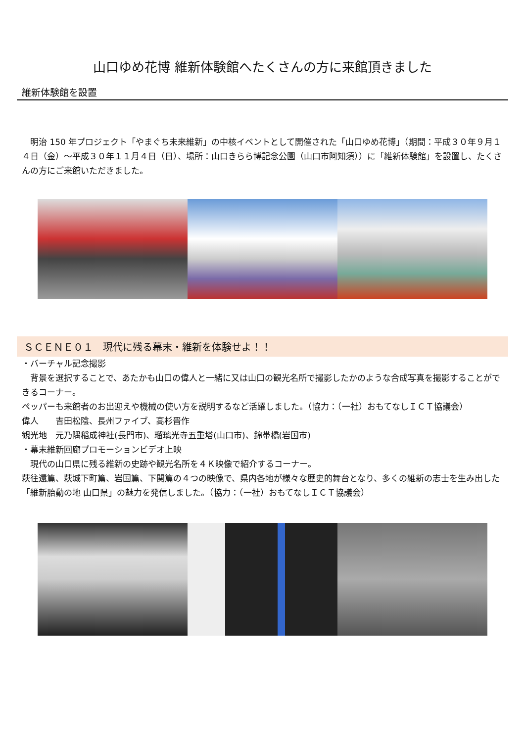山口ゆめ花博 維新体験館へたくさんの方に来館頂きました
維新体験館を設置
　明治 150 年プロジェクト「やまぐち未来維新」の中核イベントとして開催された「山口ゆめ花博」（期間：平成３０年９月１４日（金）～平成３０年１１月４日（日）、場所：山口きらら博記念公園（山口市阿知須））に「維新体験館」を設置し、たくさんの方にご来館いただきました。
ＳＣＥＮＥ０１　現代に残る幕末・維新を体験せよ！！
・バーチャル記念撮影
　背景を選択することで、あたかも山口の偉人と一緒に又は山口の観光名所で撮影したかのような合成写真を撮影することができるコーナー。
ペッパーも来館者のお出迎えや機械の使い方を説明するなど活躍しました。（協力：（一社）おもてなしＩＣＴ協議会）
偉人　　吉田松陰、長州ファイブ、高杉晋作
観光地　元乃隅稲成神社(長門市)、瑠璃光寺五重塔(山口市)、錦帯橋(岩国市)
・幕末維新回廊プロモーションビデオ上映
　現代の山口県に残る維新の史跡や観光名所を４Ｋ映像で紹介するコーナー。
萩往還篇、萩城下町篇、岩国篇、下関篇の４つの映像で、県内各地が様々な歴史的舞台となり、多くの維新の志士を生み出した「維新胎動の地 山口県」の魅力を発信しました。（協力：（一社）おもてなしＩＣＴ協議会）